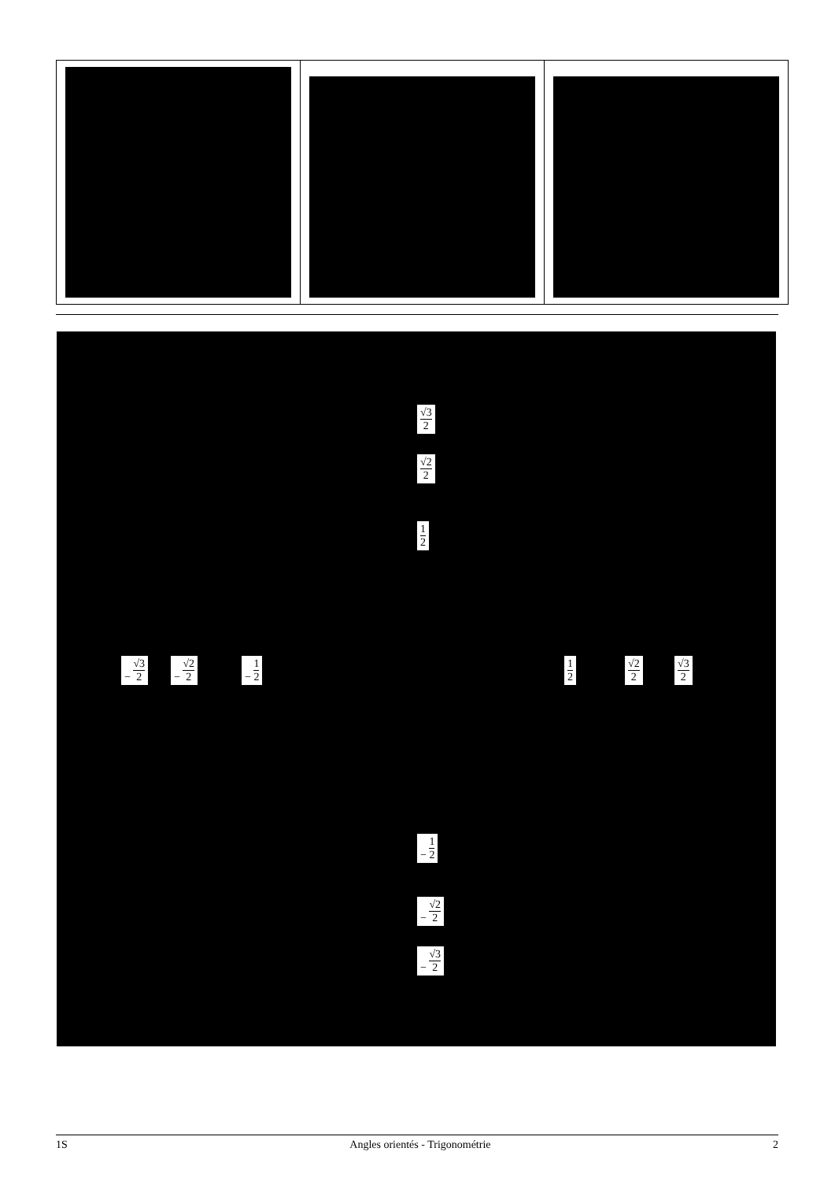√3
2
√2
2
1
2
− √3 2 − √2 2 − 1 2 1
2
√2
2
√3
2
− 1 2
− √2 2
− √3 2
1S Angles orientés - Trigonométrie 2